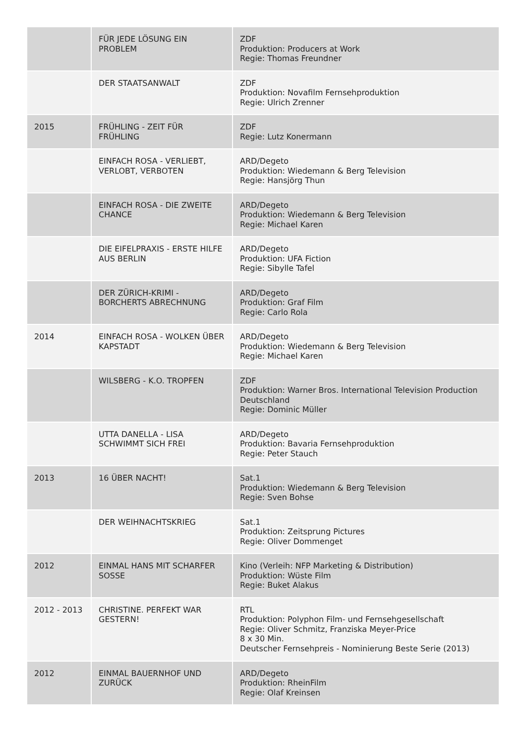| | FÜR JEDE LÖSUNG EIN PROBLEM | ZDF Produktion: Producers at Work Regie: Thomas Freundner |
| | DER STAATSANWALT | ZDF Produktion: Novafilm Fernsehproduktion Regie: Ulrich Zrenner |
| 2015 | FRÜHLING - ZEIT FÜR FRÜHLING | ZDF Regie: Lutz Konermann |
| | EINFACH ROSA - VERLIEBT, VERLOBT, VERBOTEN | ARD/Degeto Produktion: Wiedemann & Berg Television Regie: Hansjörg Thun |
| | EINFACH ROSA - DIE ZWEITE CHANCE | ARD/Degeto Produktion: Wiedemann & Berg Television Regie: Michael Karen |
| | DIE EIFELPRAXIS - ERSTE HILFE AUS BERLIN | ARD/Degeto Produktion: UFA Fiction Regie: Sibylle Tafel |
| | DER ZÜRICH-KRIMI - BORCHERTS ABRECHNUNG | ARD/Degeto Produktion: Graf Film Regie: Carlo Rola |
| 2014 | EINFACH ROSA - WOLKEN ÜBER KAPSTADT | ARD/Degeto Produktion: Wiedemann & Berg Television Regie: Michael Karen |
| | WILSBERG - K.O. TROPFEN | ZDF Produktion: Warner Bros. International Television Production Deutschland Regie: Dominic Müller |
| | UTTA DANELLA - LISA SCHWIMMT SICH FREI | ARD/Degeto Produktion: Bavaria Fernsehproduktion Regie: Peter Stauch |
| 2013 | 16 ÜBER NACHT! | Sat.1 Produktion: Wiedemann & Berg Television Regie: Sven Bohse |
| | DER WEIHNACHTSKRIEG | Sat.1 Produktion: Zeitsprung Pictures Regie: Oliver Dommenget |
| 2012 | EINMAL HANS MIT SCHARFER SOSSE | Kino (Verleih: NFP Marketing & Distribution) Produktion: Wüste Film Regie: Buket Alakus |
| 2012 - 2013 | CHRISTINE. PERFEKT WAR GESTERN! | RTL Produktion: Polyphon Film- und Fernsehgesellschaft Regie: Oliver Schmitz, Franziska Meyer-Price 8 x 30 Min. Deutscher Fernsehpreis - Nominierung Beste Serie (2013) |
| 2012 | EINMAL BAUERNHOF UND ZURÜCK | ARD/Degeto Produktion: RheinFilm Regie: Olaf Kreinsen |